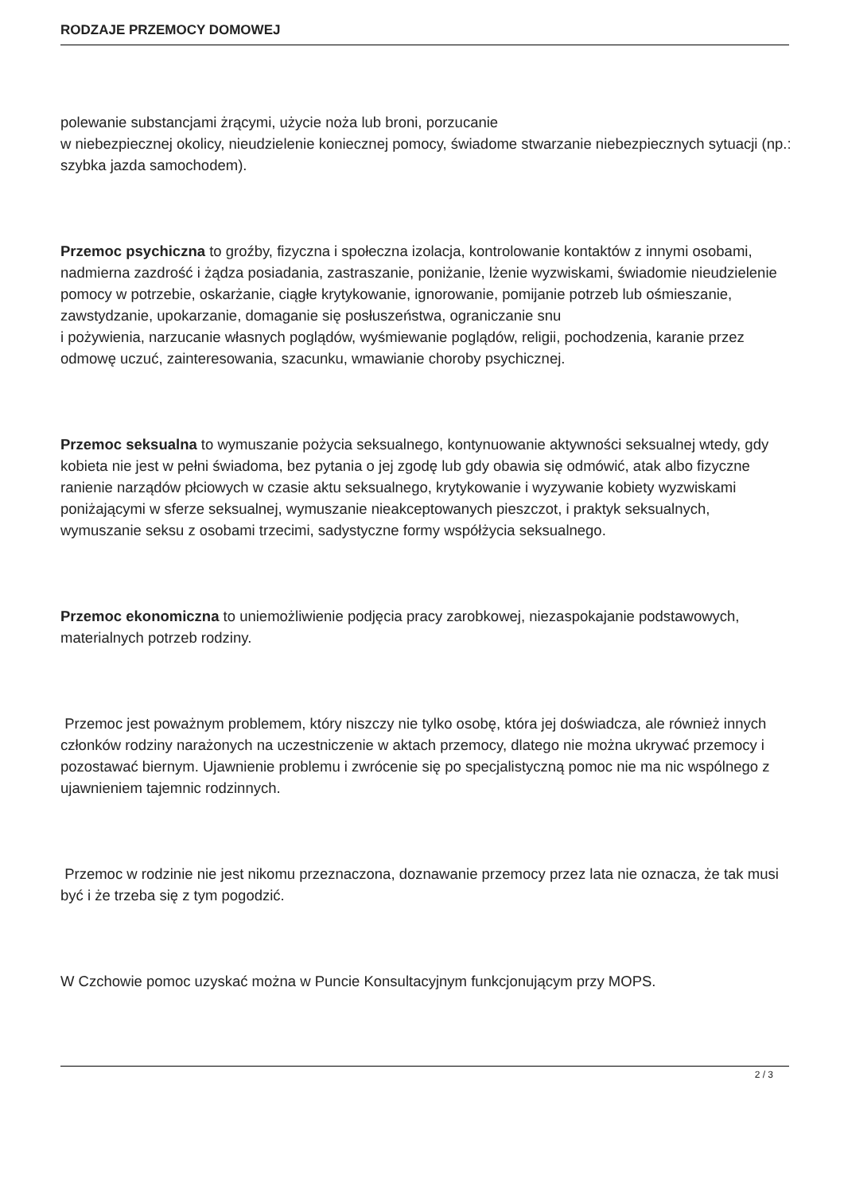RODZAJE PRZEMOCY DOMOWEJ
polewanie substancjami żrącymi, użycie noża lub broni, porzucanie
w niebezpiecznej okolicy, nieudzielenie koniecznej pomocy, świadome stwarzanie niebezpiecznych sytuacji (np.: szybka jazda samochodem).
Przemoc psychiczna to groźby, fizyczna i społeczna izolacja, kontrolowanie kontaktów z innymi osobami, nadmierna zazdrość i żądza posiadania, zastraszanie, poniżanie, lżenie wyzwiskami, świadomie nieudzielenie pomocy w potrzebie, oskarżanie, ciągłe krytykowanie, ignorowanie, pomijanie potrzeb lub ośmieszanie, zawstydzanie, upokarzanie, domaganie się posłuszeństwa, ograniczanie snu
i pożywienia, narzucanie własnych poglądów, wyśmiewanie poglądów, religii, pochodzenia, karanie przez odmowę uczuć, zainteresowania, szacunku, wmawianie choroby psychicznej.
Przemoc seksualna to wymuszanie pożycia seksualnego, kontynuowanie aktywności seksualnej wtedy, gdy kobieta nie jest w pełni świadoma, bez pytania o jej zgodę lub gdy obawia się odmówić, atak albo fizyczne ranienie narządów płciowych w czasie aktu seksualnego, krytykowanie i wyzywanie kobiety wyzwiskami poniżającymi w sferze seksualnej, wymuszanie nieakceptowanych pieszczot, i praktyk seksualnych, wymuszanie seksu z osobami trzecimi, sadystyczne formy współżycia seksualnego.
Przemoc ekonomiczna to uniemożliwienie podjęcia pracy zarobkowej, niezaspokajanie podstawowych, materialnych potrzeb rodziny.
Przemoc jest poważnym problemem, który niszczy nie tylko osobę, która jej doświadcza, ale również innych członków rodziny narażonych na uczestniczenie w aktach przemocy, dlatego nie można ukrywać przemocy i pozostawać biernym. Ujawnienie problemu i zwrócenie się po specjalistyczną pomoc nie ma nic wspólnego z ujawnieniem tajemnic rodzinnych.
Przemoc w rodzinie nie jest nikomu przeznaczona, doznawanie przemocy przez lata nie oznacza, że tak musi być i że trzeba się z tym pogodzić.
W Czchowie pomoc uzyskać można w Puncie Konsultacyjnym funkcjonującym przy MOPS.
2 / 3